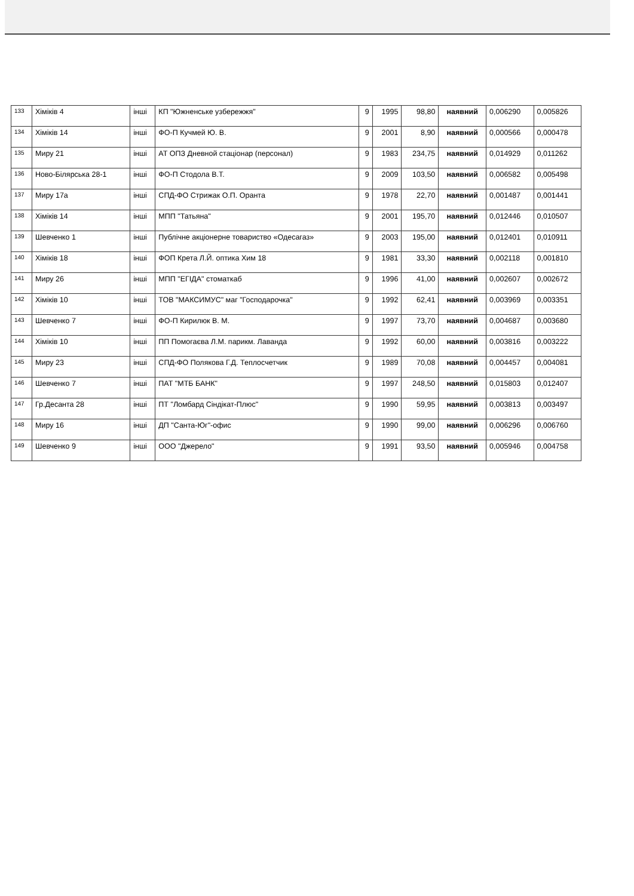| 133 | Хіміків 4 | інші | КП "Южненське узбережжя" | 9 | 1995 | 98,80 | наявний | 0,006290 | 0,005826 |
| 134 | Хіміків 14 | інші | ФО-П Кучмей Ю. В. | 9 | 2001 | 8,90 | наявний | 0,000566 | 0,000478 |
| 135 | Миру 21 | інші | АТ ОПЗ Дневной стаціонар (персонал) | 9 | 1983 | 234,75 | наявний | 0,014929 | 0,011262 |
| 136 | Ново-Білярська 28-1 | інші | ФО-П Стодола В.Т. | 9 | 2009 | 103,50 | наявний | 0,006582 | 0,005498 |
| 137 | Миру 17а | інші | СПД-ФО Стрижак О.П. Оранта | 9 | 1978 | 22,70 | наявний | 0,001487 | 0,001441 |
| 138 | Хіміків 14 | інші | МПП "Татьяна" | 9 | 2001 | 195,70 | наявний | 0,012446 | 0,010507 |
| 139 | Шевченко 1 | інші | Публічне акціонерне товариство «Одесагаз» | 9 | 2003 | 195,00 | наявний | 0,012401 | 0,010911 |
| 140 | Хіміків 18 | інші | ФОП Крета Л.Й. оптика Хим 18 | 9 | 1981 | 33,30 | наявний | 0,002118 | 0,001810 |
| 141 | Миру 26 | інші | МПП "ЕГІДА" стоматкаб | 9 | 1996 | 41,00 | наявний | 0,002607 | 0,002672 |
| 142 | Хіміків 10 | інші | ТОВ "МАКСИМУС" маг "Господарочка" | 9 | 1992 | 62,41 | наявний | 0,003969 | 0,003351 |
| 143 | Шевченко 7 | інші | ФО-П Кирилюк В. М. | 9 | 1997 | 73,70 | наявний | 0,004687 | 0,003680 |
| 144 | Хіміків 10 | інші | ПП Помогаєва Л.М. парикм. Лаванда | 9 | 1992 | 60,00 | наявний | 0,003816 | 0,003222 |
| 145 | Миру 23 | інші | СПД-ФО Полякова Г.Д. Теплосчетчик | 9 | 1989 | 70,08 | наявний | 0,004457 | 0,004081 |
| 146 | Шевченко 7 | інші | ПАТ "МТБ БАНК" | 9 | 1997 | 248,50 | наявний | 0,015803 | 0,012407 |
| 147 | Гр.Десанта 28 | інші | ПТ "Ломбард Сіндікат-Плюс" | 9 | 1990 | 59,95 | наявний | 0,003813 | 0,003497 |
| 148 | Миру 16 | інші | ДП "Санта-Юг"-офис | 9 | 1990 | 99,00 | наявний | 0,006296 | 0,006760 |
| 149 | Шевченко 9 | інші | ООО "Джерело" | 9 | 1991 | 93,50 | наявний | 0,005946 | 0,004758 |